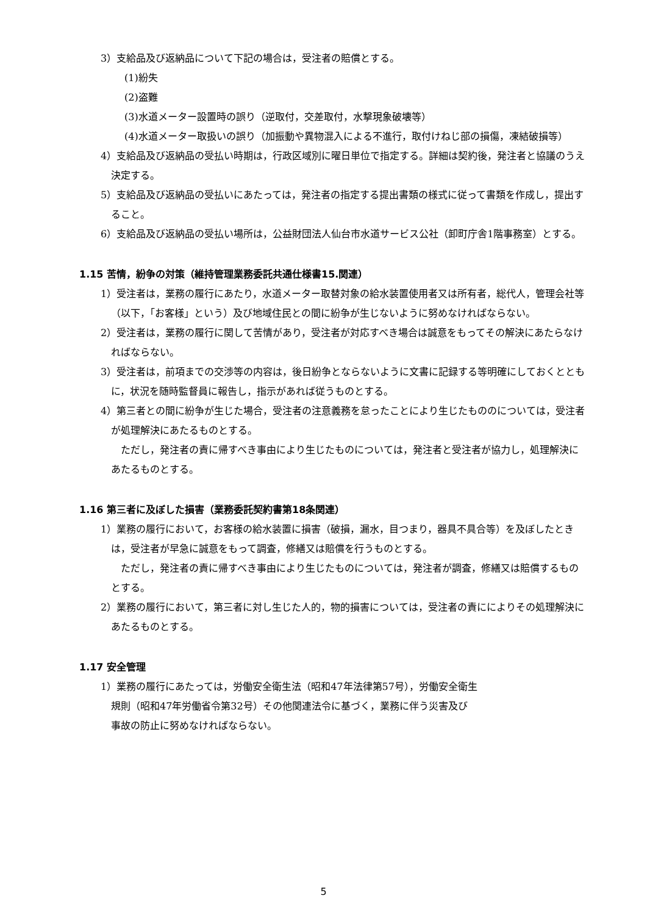3）支給品及び返納品について下記の場合は，受注者の賠償とする。
(1)紛失
(2)盗難
(3)水道メーター設置時の誤り（逆取付，交差取付，水撃現象破壊等）
(4)水道メーター取扱いの誤り（加振動や異物混入による不進行，取付けねじ部の損傷，凍結破損等）
4）支給品及び返納品の受払い時期は，行政区域別に曜日単位で指定する。詳細は契約後，発注者と協議のうえ決定する。
5）支給品及び返納品の受払いにあたっては，発注者の指定する提出書類の様式に従って書類を作成し，提出すること。
6）支給品及び返納品の受払い場所は，公益財団法人仙台市水道サービス公社（卸町庁舎1階事務室）とする。
1.15 苦情，紛争の対策（維持管理業務委託共通仕様書15.関連）
1）受注者は，業務の履行にあたり，水道メーター取替対象の給水装置使用者又は所有者，総代人，管理会社等（以下，「お客様」という）及び地域住民との間に紛争が生じないように努めなければならない。
2）受注者は，業務の履行に関して苦情があり，受注者が対応すべき場合は誠意をもってその解決にあたらなければならない。
3）受注者は，前項までの交渉等の内容は，後日紛争とならないように文書に記録する等明確にしておくとともに，状況を随時監督員に報告し，指示があれば従うものとする。
4）第三者との間に紛争が生じた場合，受注者の注意義務を怠ったことにより生じたもののについては，受注者が処理解決にあたるものとする。
ただし，発注者の責に帰すべき事由により生じたものについては，発注者と受注者が協力し，処理解決にあたるものとする。
1.16 第三者に及ぼした損害（業務委託契約書第18条関連）
1）業務の履行において，お客様の給水装置に損害（破損，漏水，目つまり，器具不具合等）を及ぼしたときは，受注者が早急に誠意をもって調査，修繕又は賠償を行うものとする。
ただし，発注者の責に帰すべき事由により生じたものについては，発注者が調査，修繕又は賠償するものとする。
2）業務の履行において，第三者に対し生じた人的，物的損害については，受注者の責にによりその処理解決にあたるものとする。
1.17 安全管理
1）業務の履行にあたっては，労働安全衛生法（昭和47年法律第57号），労働安全衛生
規則（昭和47年労働省令第32号）その他関連法令に基づく，業務に伴う災害及び
事故の防止に努めなければならない。
5